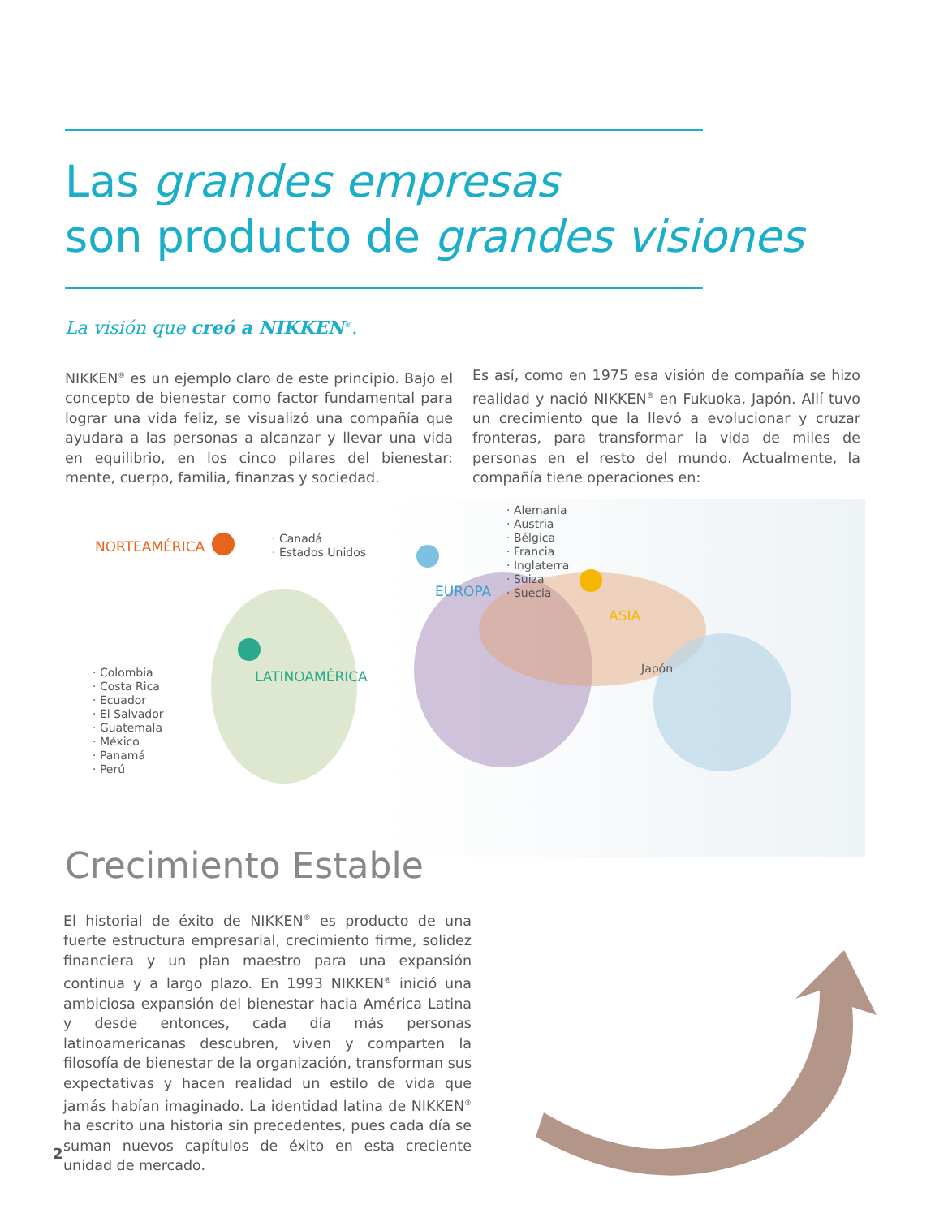Las grandes empresas
son producto de grandes visiones
La visión que creó a NIKKEN<sup>®</sup>.
NIKKEN<sup>®</sup> es un ejemplo claro de este principio. Bajo el concepto de bienestar como factor fundamental para lograr una vida feliz, se visualizó una compañía que ayudara a las personas a alcanzar y llevar una vida en equilibrio, en los cinco pilares del bienestar: mente, cuerpo, familia, finanzas y sociedad.
Es así, como en 1975 esa visión de compañía se hizo realidad y nació NIKKEN<sup>®</sup> en Fukuoka, Japón. Allí tuvo un crecimiento que la llevó a evolucionar y cruzar fronteras, para transformar la vida de miles de personas en el resto del mundo. Actualmente, la compañía tiene operaciones en:
NORTEAMÉRICA
· Canadá
· Estados Unidos
EUROPA
· Alemania
· Austria
· Bélgica
· Francia
· Inglaterra
· Suiza
· Suecia
ASIA
Japón
LATINOAMÉRICA
· Colombia
· Costa Rica
· Ecuador
· El Salvador
· Guatemala
· México
· Panamá
· Perú
Crecimiento Estable
El historial de éxito de NIKKEN<sup>®</sup> es producto de una fuerte estructura empresarial, crecimiento firme, solidez financiera y un plan maestro para una expansión continua y a largo plazo. En 1993 NIKKEN<sup>®</sup> inició una ambiciosa expansión del bienestar hacia América Latina y desde entonces, cada día más personas latinoamericanas descubren, viven y comparten la filosofía de bienestar de la organización, transforman sus expectativas y hacen realidad un estilo de vida que jamás habían imaginado. La identidad latina de NIKKEN<sup>®</sup> ha escrito una historia sin precedentes, pues cada día se suman nuevos capítulos de éxito en esta creciente unidad de mercado.
2